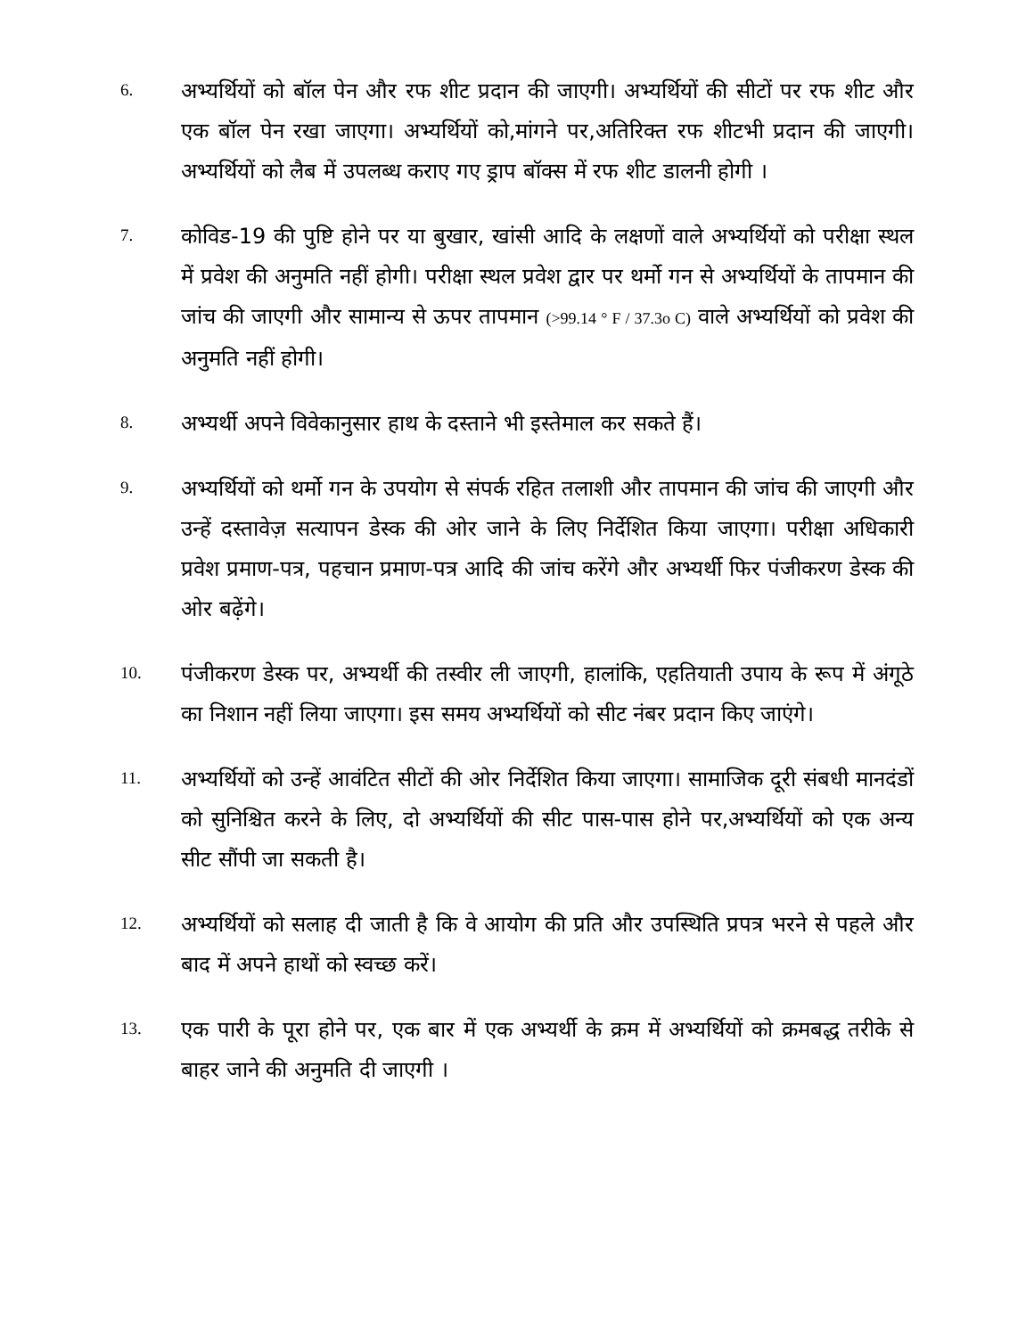6.
अभ्यर्थियों को बॉल पेन और रफ शीट प्रदान की जाएगी। अभ्यर्थियों की सीटों पर रफ शीट और एक बॉल पेन रखा जाएगा। अभ्यर्थियों को,मांगने पर,अतिरिक्त रफ शीटभी प्रदान की जाएगी। अभ्यर्थियों को लैब में उपलब्ध कराए गए ड्राप बॉक्स में रफ शीट डालनी होगी ।
7.
कोविड-19 की पुष्टि होने पर या बुखार, खांसी आदि के लक्षणों वाले अभ्यर्थियों को परीक्षा स्थल में प्रवेश की अनुमति नहीं होगी। परीक्षा स्थल प्रवेश द्वार पर थर्मो गन से अभ्यर्थियों के तापमान की जांच की जाएगी और सामान्य से ऊपर तापमान (>99.14 ° F / 37.3o C) वाले अभ्यर्थियों को प्रवेश की अनुमति नहीं होगी।
8.
अभ्यर्थी अपने विवेकानुसार हाथ के दस्ताने भी इस्तेमाल कर सकते हैं।
9.
अभ्यर्थियों को थर्मो गन के उपयोग से संपर्क रहित तलाशी और तापमान की जांच की जाएगी और उन्हें दस्तावेज़ सत्यापन डेस्क की ओर जाने के लिए निर्देशित किया जाएगा। परीक्षा अधिकारी प्रवेश प्रमाण-पत्र, पहचान प्रमाण-पत्र आदि की जांच करेंगे और अभ्यर्थी फिर पंजीकरण डेस्क की ओर बढ़ेंगे।
10.
पंजीकरण डेस्क पर, अभ्यर्थी की तस्वीर ली जाएगी, हालांकि, एहतियाती उपाय के रूप में अंगूठे का निशान नहीं लिया जाएगा। इस समय अभ्यर्थियों को सीट नंबर प्रदान किए जाएंगे।
11.
अभ्यर्थियों को उन्हें आवंटित सीटों की ओर निर्देशित किया जाएगा। सामाजिक दूरी संबधी मानदंडों को सुनिश्चित करने के लिए, दो अभ्यर्थियों की सीट पास-पास होने पर,अभ्यर्थियों को एक अन्य सीट सौंपी जा सकती है।
12.
अभ्यर्थियों को सलाह दी जाती है कि वे आयोग की प्रति और उपस्थिति प्रपत्र भरने से पहले और बाद में अपने हाथों को स्वच्छ करें।
13.
एक पारी के पूरा होने पर, एक बार में एक अभ्यर्थी के क्रम में अभ्यर्थियों को क्रमबद्ध तरीके से बाहर जाने की अनुमति दी जाएगी ।